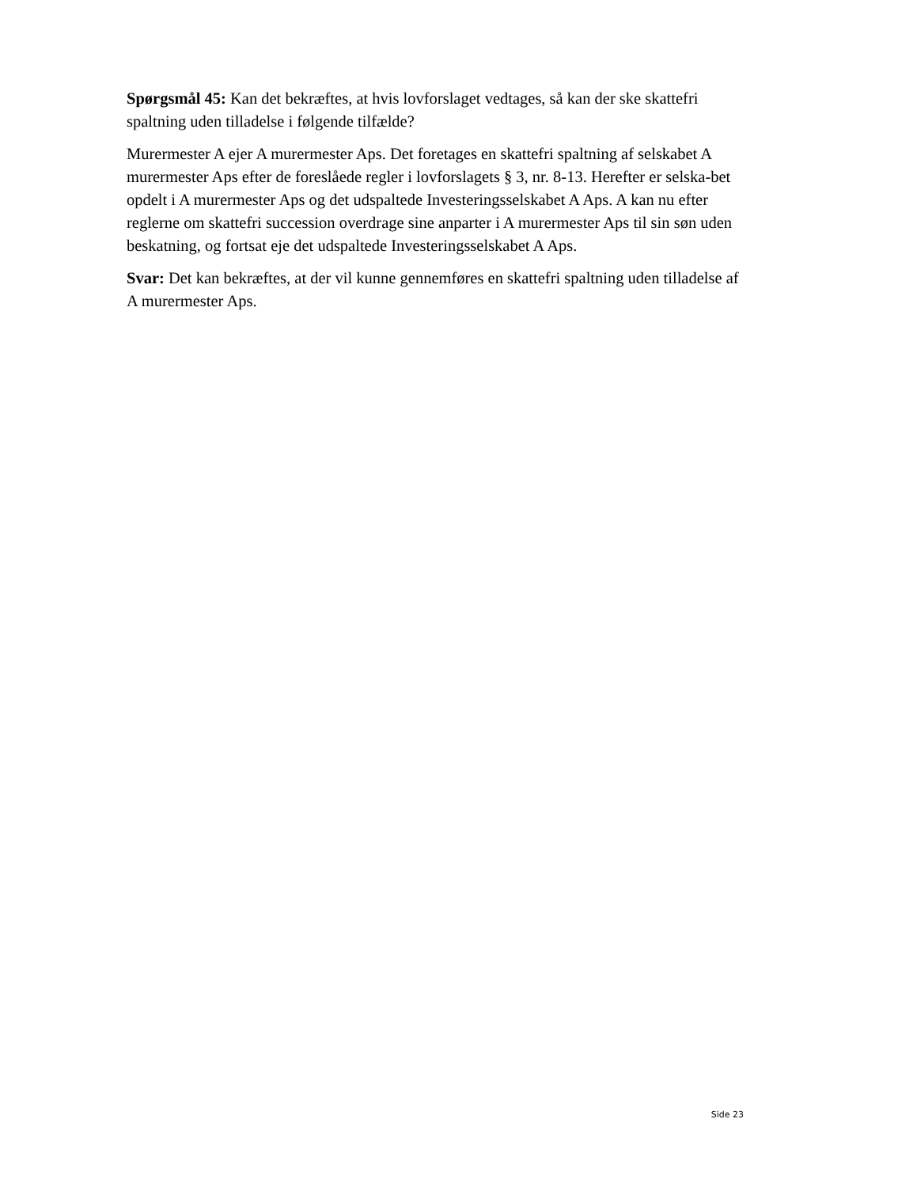Spørgsmål 45: Kan det bekræftes, at hvis lovforslaget vedtages, så kan der ske skattefri spaltning uden tilladelse i følgende tilfælde?
Murermester A ejer A murermester Aps. Det foretages en skattefri spaltning af selskabet A murermester Aps efter de foreslåede regler i lovforslagets § 3, nr. 8-13. Herefter er selska-bet opdelt i A murermester Aps og det udspaltede Investeringsselskabet A Aps. A kan nu efter reglerne om skattefri succession overdrage sine anparter i A murermester Aps til sin søn uden beskatning, og fortsat eje det udspaltede Investeringsselskabet A Aps.
Svar: Det kan bekræftes, at der vil kunne gennemføres en skattefri spaltning uden tilladelse af A murermester Aps.
Side 23